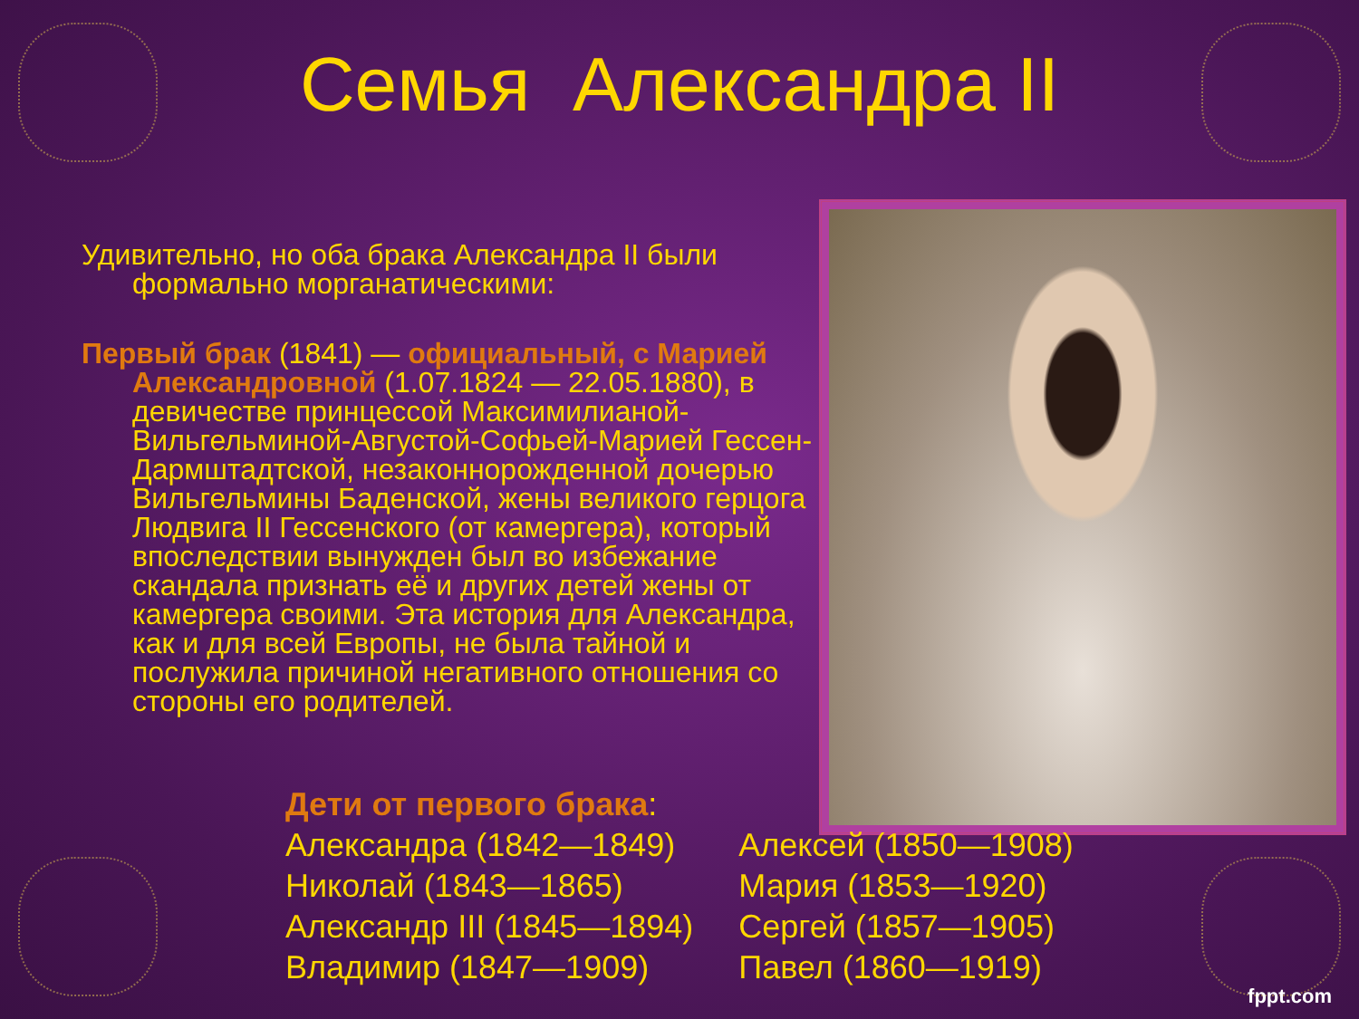Семья Александра II
Удивительно, но оба брака Александра II были формально морганатическими:
Первый брак (1841) — официальный, с Марией Александровной (1.07.1824 — 22.05.1880), в девичестве принцессой Максимилианой-Вильгельминой-Августой-Софьей-Марией Гессен-Дармштадтской, незаконнорожденной дочерью Вильгельмины Баденской, жены великого герцога Людвига II Гессенского (от камергера), который впоследствии вынужден был во избежание скандала признать её и других детей жены от камергера своими. Эта история для Александра, как и для всей Европы, не была тайной и послужила причиной негативного отношения со стороны его родителей.
Дети от первого брака:
Александра (1842—1849)
Николай (1843—1865)
Александр III (1845—1894)
Владимир (1847—1909)
Алексей (1850—1908)
Мария (1853—1920)
Сергей (1857—1905)
Павел (1860—1919)
fppt.com